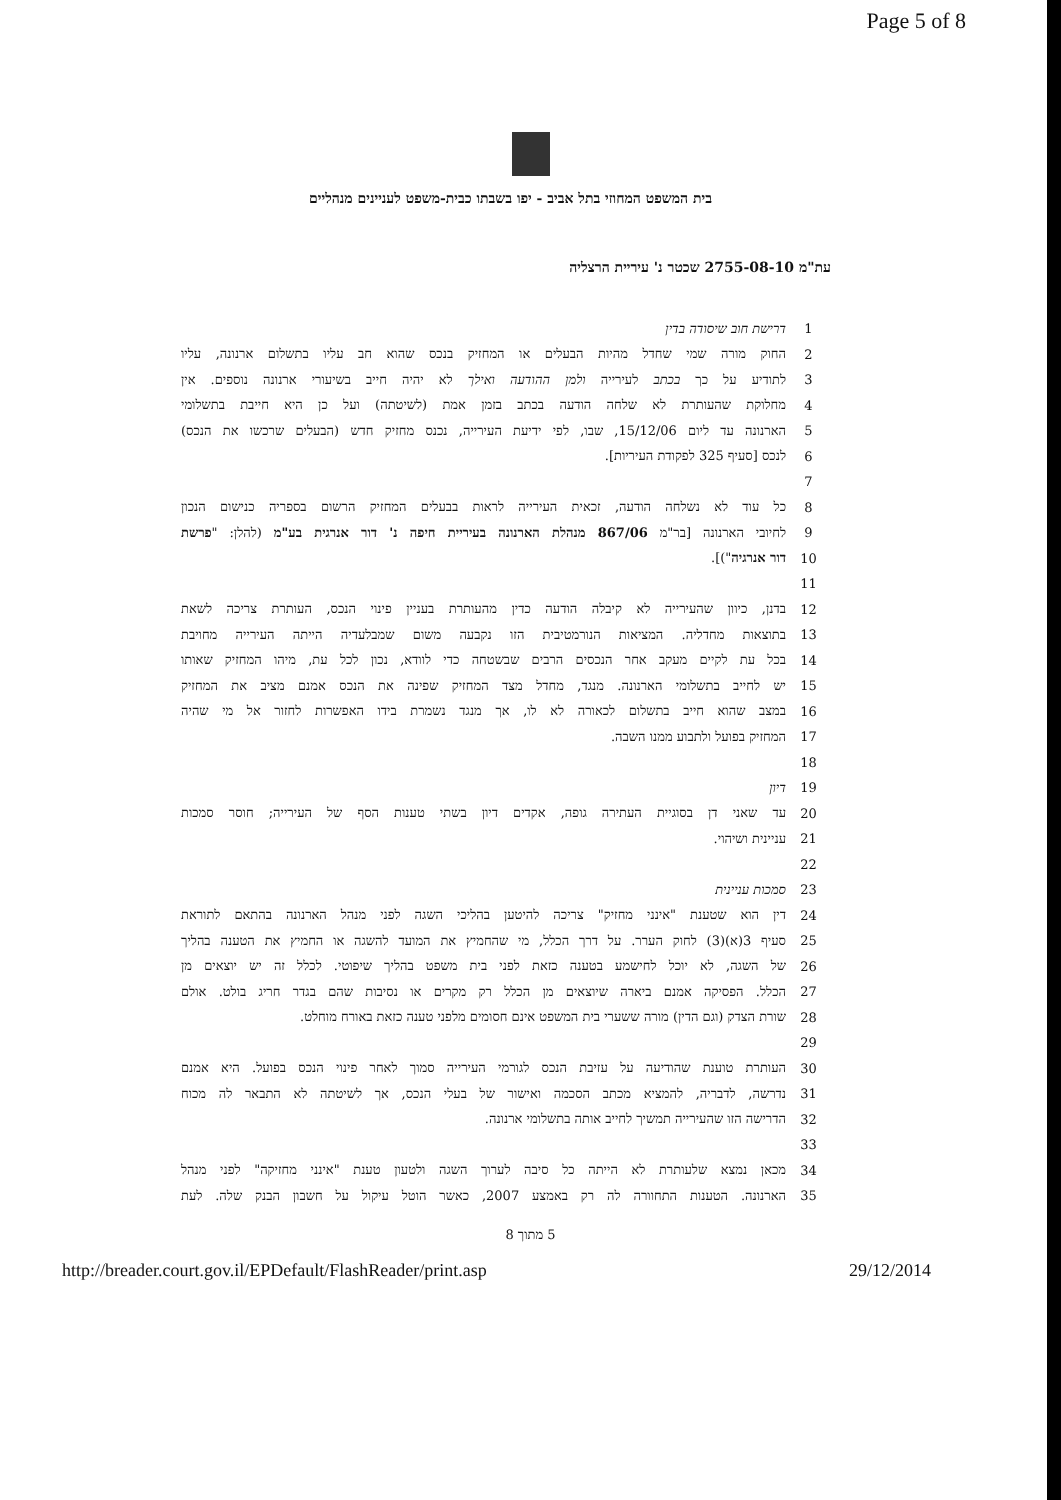Page 5 of 8
בית המשפט המחוזי בתל אביב - יפו בשבתו כבית-משפט לעניינים מנהליים
עת"מ 2755-08-10 שכטר נ' עיריית הרצליה
1 דרישת חוב שיסודה בדין
2 החוק מורה שמי שחדל מהיות הבעלים או המחזיק בנכס שהוא חב עליו בתשלום ארנונה, עליו
3 לתודיע על כך בכתב לעירייה ולמן ההודעה ואילך לא יהיה חייב בשיעורי ארנונה נוספים. אין
4 מחלוקת שהעותרת לא שלחה הודעה בכתב בזמן אמת (לשיטתה) ועל כן היא חייבת בתשלומי
5 הארנונה עד ליום 15/12/06, שבו, לפי ידיעת העירייה, נכנס מחזיק חדש (הבעלים שרכשו את הנכס)
6 לנכס [סעיף 325 לפקודת העיריות].
7
8 כל עוד לא נשלחה הודעה, זכאית העירייה לראות בבעלים המחזיק הרשום בספריה כנישום הנכון
9 לחיובי הארנונה [בר"מ 867/06 מנהלת הארנונה בעיריית חיפה נ' דור אנרגית בע"מ (להלן: "פרשת
10 דור אנרגיה")].
11
12 בדנן, כיוון שהעירייה לא קיבלה הודעה כדין מהעותרת בעניין פינוי הנכס, העותרת צריכה לשאת
13 בתוצאות מחדליה. המציאות הנורמטיבית הזו נקבעה משום שמבלעדיה הייתה העירייה מחויבת
14 בכל עת לקיים מעקב אחר הנכסים הרבים שבשטחה כדי לוודא, נכון לכל עת, מיהו המחזיק שאותו
15 יש לחייב בתשלומי הארנונה. מנגד, מחדל מצד המחזיק שפינה את הנכס אמנם מציב את המחזיק
16 במצב שהוא חייב בתשלום לכאורה לא לו, אך מנגד נשמרת בידו האפשרות לחזור אל מי שהיה
17 המחזיק בפועל ולתבוע ממנו השבה.
18
19 דיון
20 עד שאני דן בסוגיית העתירה גופה, אקדים דיון בשתי טענות הסף של העירייה; חוסר סמכות
21 עניינית ושיהוי.
22
23 סמכות עניינית
24 דין הוא שטענת "אינני מחזיק" צריכה להיטען בהליכי השגה לפני מנהל הארנונה בהתאם לתוראת
25 סעיף 3(א)(3) לחוק הערר. על דרך הכלל, מי שהחמיץ את המועד להשגה או החמיץ את הטענה בהליך
26 של השגה, לא יוכל לחישמע בטענה כזאת לפני בית משפט בהליך שיפוטי. לכלל זה יש יוצאים מן
27 הכלל. הפסיקה אמנם ביארה שיוצאים מן הכלל רק מקרים או נסיבות שהם בגדר חריג בולט. אולם
28 שורת הצדק (וגם הדין) מורה ששערי בית המשפט אינם חסומים מלפני טענה כזאת באורח מוחלט.
29
30 העותרת טוענת שהודיעה על עזיבת הנכס לגורמי העירייה סמוך לאחר פינוי הנכס בפועל. היא אמנם
31 נדרשה, לדבריה, להמציא מכתב הסכמה ואישור של בעלי הנכס, אך לשיטתה לא התבאר לה מכוח
32 הדרישה הזו שהעירייה תמשיך לחייב אותה בתשלומי ארנונה.
33
34 מכאן נמצא שלעותרת לא הייתה כל סיבה לערוך השגה ולטעון טענת "אינני מחזיקה" לפני מנהל
35 הארנונה. הטענות התחוורה לה רק באמצע 2007, כאשר הוטל עיקול על חשבון הבנק שלה. לעת
5 מתוך 8
http://breader.court.gov.il/EPDefault/FlashReader/print.asp 29/12/2014